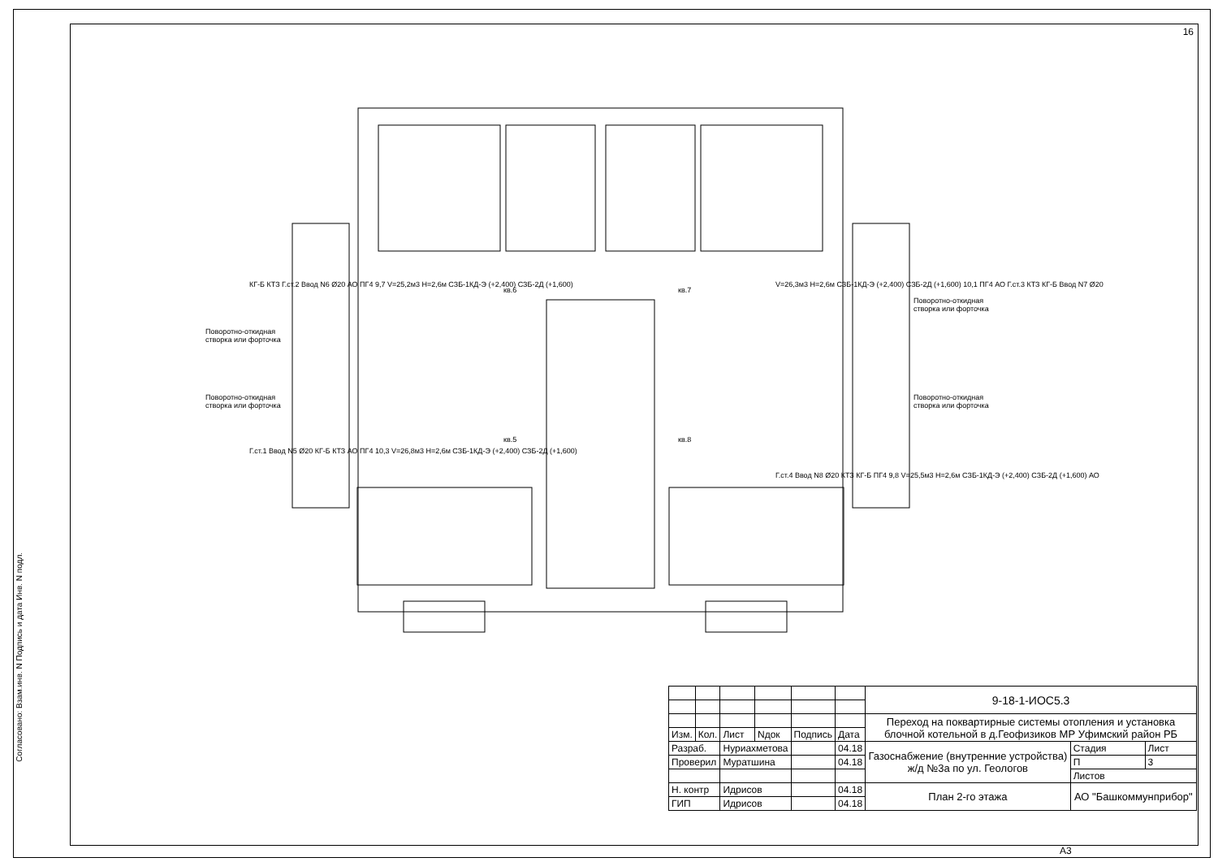16
Согласовано: Взам.инв. N Подпись и дата Инв. N подл.
кв.6 кв.7
кв.5 кв.8
Поворотно-откидная
створка или форточка
Поворотно-откидная
створка или форточка
Поворотно-откидная
створка или форточка
Поворотно-откидная
створка или форточка
КГ-Б КТЗ Г.ст.2 Ввод N6 Ø20 АО ПГ4 9,7 V=25,2м3 H=2,6м СЗБ-1КД-Э (+2,400) СЗБ-2Д (+1,600)
Г.ст.1 Ввод N5 Ø20 КГ-Б КТЗ АО ПГ4 10,3 V=26,8м3 H=2,6м СЗБ-1КД-Э (+2,400) СЗБ-2Д (+1,600)
V=26,3м3 H=2,6м СЗБ-1КД-Э (+2,400) СЗБ-2Д (+1,600) 10,1 ПГ4 АО Г.ст.3 КТЗ КГ-Б Ввод N7 Ø20
Г.ст.4 Ввод N8 Ø20 КТЗ КГ-Б ПГ4 9,8 V=25,5м3 H=2,6м СЗБ-1КД-Э (+2,400) СЗБ-2Д (+1,600) АО
| | | | | | | 9-18-1-ИОС5.3 | | |
| | | | | | | Переход на поквартирные системы отопления и установка блочной котельной в д.Геофизиков МР Уфимский район РБ | | |
| Изм. | Кол. | Лист | Nдок | Подпись | Дата | | | |
| Разраб. | | Нуриахметова | | | 04.18 | Газоснабжение (внутренние устройства) ж/д №3а по ул. Геологов | Стадия | Лист |
| Проверил | | Муратшина | | | 04.18 | | П | 3 |
| | | | | | | | Листов | |
| Н. контр | | Идрисов | | | 04.18 | План 2-го этажа | АО "Башкоммунприбор" | |
| ГИП | | Идрисов | | | 04.18 | | | |
А3